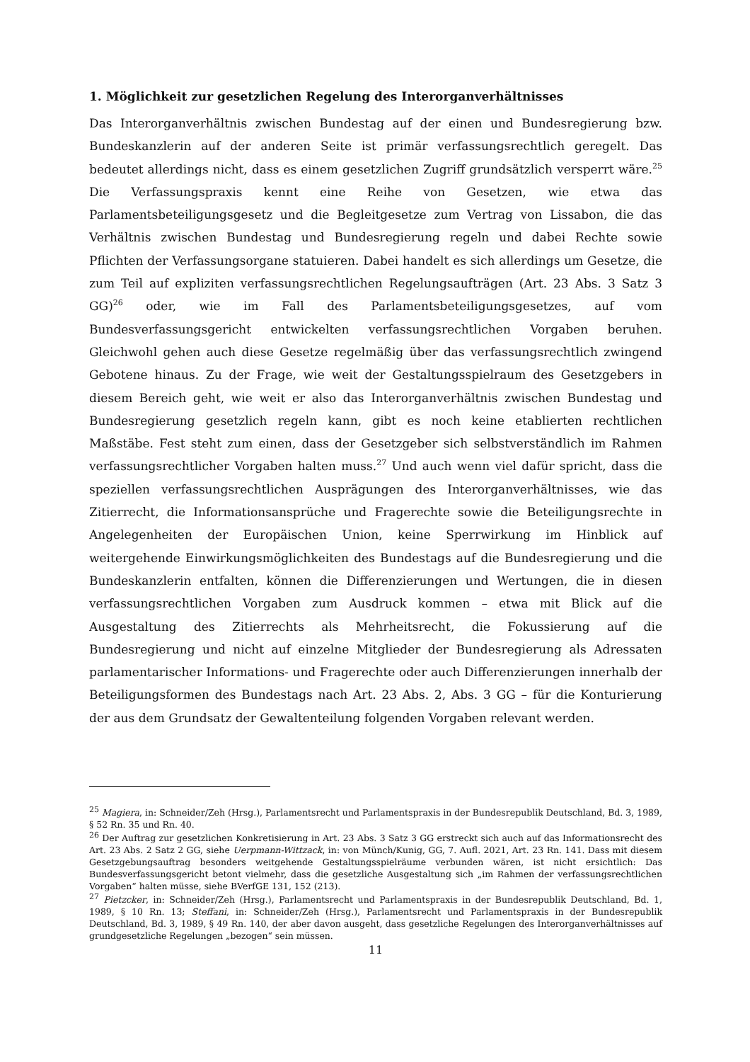1. Möglichkeit zur gesetzlichen Regelung des Interorganverhältnisses
Das Interorganverhältnis zwischen Bundestag auf der einen und Bundesregierung bzw. Bundeskanzlerin auf der anderen Seite ist primär verfassungsrechtlich geregelt. Das bedeutet allerdings nicht, dass es einem gesetzlichen Zugriff grundsätzlich versperrt wäre.<sup>25</sup> Die Verfassungspraxis kennt eine Reihe von Gesetzen, wie etwa das Parlamentsbeteiligungsgesetz und die Begleitgesetze zum Vertrag von Lissabon, die das Verhältnis zwischen Bundestag und Bundesregierung regeln und dabei Rechte sowie Pflichten der Verfassungsorgane statuieren. Dabei handelt es sich allerdings um Gesetze, die zum Teil auf expliziten verfassungsrechtlichen Regelungsaufträgen (Art. 23 Abs. 3 Satz 3 GG)<sup>26</sup> oder, wie im Fall des Parlamentsbeteiligungsgesetzes, auf vom Bundesverfassungsgericht entwickelten verfassungsrechtlichen Vorgaben beruhen. Gleichwohl gehen auch diese Gesetze regelmäßig über das verfassungsrechtlich zwingend Gebotene hinaus. Zu der Frage, wie weit der Gestaltungsspielraum des Gesetzgebers in diesem Bereich geht, wie weit er also das Interorganverhältnis zwischen Bundestag und Bundesregierung gesetzlich regeln kann, gibt es noch keine etablierten rechtlichen Maßstäbe. Fest steht zum einen, dass der Gesetzgeber sich selbstverständlich im Rahmen verfassungsrechtlicher Vorgaben halten muss.<sup>27</sup> Und auch wenn viel dafür spricht, dass die speziellen verfassungsrechtlichen Ausprägungen des Interorganverhältnisses, wie das Zitierrecht, die Informationsansprüche und Fragerechte sowie die Beteiligungsrechte in Angelegenheiten der Europäischen Union, keine Sperrwirkung im Hinblick auf weitergehende Einwirkungsmöglichkeiten des Bundestags auf die Bundesregierung und die Bundeskanzlerin entfalten, können die Differenzierungen und Wertungen, die in diesen verfassungsrechtlichen Vorgaben zum Ausdruck kommen – etwa mit Blick auf die Ausgestaltung des Zitierrechts als Mehrheitsrecht, die Fokussierung auf die Bundesregierung und nicht auf einzelne Mitglieder der Bundesregierung als Adressaten parlamentarischer Informations- und Fragerechte oder auch Differenzierungen innerhalb der Beteiligungsformen des Bundestags nach Art. 23 Abs. 2, Abs. 3 GG – für die Konturierung der aus dem Grundsatz der Gewaltenteilung folgenden Vorgaben relevant werden.
<sup>25</sup> Magiera, in: Schneider/Zeh (Hrsg.), Parlamentsrecht und Parlamentspraxis in der Bundesrepublik Deutschland, Bd. 3, 1989, § 52 Rn. 35 und Rn. 40.
<sup>26</sup> Der Auftrag zur gesetzlichen Konkretisierung in Art. 23 Abs. 3 Satz 3 GG erstreckt sich auch auf das Informationsrecht des Art. 23 Abs. 2 Satz 2 GG, siehe Uerpmann-Wittzack, in: von Münch/Kunig, GG, 7. Aufl. 2021, Art. 23 Rn. 141. Dass mit diesem Gesetzgebungsauftrag besonders weitgehende Gestaltungsspielräume verbunden wären, ist nicht ersichtlich: Das Bundesverfassungsgericht betont vielmehr, dass die gesetzliche Ausgestaltung sich „im Rahmen der verfassungsrechtlichen Vorgaben“ halten müsse, siehe BVerfGE 131, 152 (213).
<sup>27</sup> Pietzcker, in: Schneider/Zeh (Hrsg.), Parlamentsrecht und Parlamentspraxis in der Bundesrepublik Deutschland, Bd. 1, 1989, § 10 Rn. 13; Steffani, in: Schneider/Zeh (Hrsg.), Parlamentsrecht und Parlamentspraxis in der Bundesrepublik Deutschland, Bd. 3, 1989, § 49 Rn. 140, der aber davon ausgeht, dass gesetzliche Regelungen des Interorganverhältnisses auf grundgesetzliche Regelungen „bezogen“ sein müssen.
11